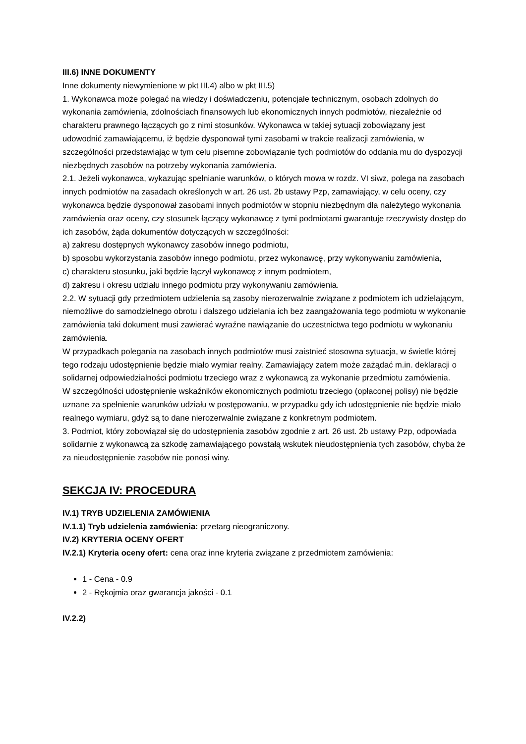III.6) INNE DOKUMENTY
Inne dokumenty niewymienione w pkt III.4) albo w pkt III.5)
1. Wykonawca może polegać na wiedzy i doświadczeniu, potencjale technicznym, osobach zdolnych do wykonania zamówienia, zdolnościach finansowych lub ekonomicznych innych podmiotów, niezależnie od charakteru prawnego łączących go z nimi stosunków. Wykonawca w takiej sytuacji zobowiązany jest udowodnić zamawiającemu, iż będzie dysponował tymi zasobami w trakcie realizacji zamówienia, w szczególności przedstawiając w tym celu pisemne zobowiązanie tych podmiotów do oddania mu do dyspozycji niezbędnych zasobów na potrzeby wykonania zamówienia.
2.1. Jeżeli wykonawca, wykazując spełnianie warunków, o których mowa w rozdz. VI siwz, polega na zasobach innych podmiotów na zasadach określonych w art. 26 ust. 2b ustawy Pzp, zamawiający, w celu oceny, czy wykonawca będzie dysponował zasobami innych podmiotów w stopniu niezbędnym dla należytego wykonania zamówienia oraz oceny, czy stosunek łączący wykonawcę z tymi podmiotami gwarantuje rzeczywisty dostęp do ich zasobów, żąda dokumentów dotyczących w szczególności:
a) zakresu dostępnych wykonawcy zasobów innego podmiotu,
b) sposobu wykorzystania zasobów innego podmiotu, przez wykonawcę, przy wykonywaniu zamówienia,
c) charakteru stosunku, jaki będzie łączył wykonawcę z innym podmiotem,
d) zakresu i okresu udziału innego podmiotu przy wykonywaniu zamówienia.
2.2. W sytuacji gdy przedmiotem udzielenia są zasoby nierozerwalnie związane z podmiotem ich udzielającym, niemożliwe do samodzielnego obrotu i dalszego udzielania ich bez zaangażowania tego podmiotu w wykonanie zamówienia taki dokument musi zawierać wyraźne nawiązanie do uczestnictwa tego podmiotu w wykonaniu zamówienia.
W przypadkach polegania na zasobach innych podmiotów musi zaistnieć stosowna sytuacja, w świetle której tego rodzaju udostępnienie będzie miało wymiar realny. Zamawiający zatem może zażądać m.in. deklaracji o solidarnej odpowiedzialności podmiotu trzeciego wraz z wykonawcą za wykonanie przedmiotu zamówienia.
W szczególności udostępnienie wskaźników ekonomicznych podmiotu trzeciego (opłaconej polisy) nie będzie uznane za spełnienie warunków udziału w postępowaniu, w przypadku gdy ich udostępnienie nie będzie miało realnego wymiaru, gdyż są to dane nierozerwalnie związane z konkretnym podmiotem.
3. Podmiot, który zobowiązał się do udostępnienia zasobów zgodnie z art. 26 ust. 2b ustawy Pzp, odpowiada solidarnie z wykonawcą za szkodę zamawiającego powstałą wskutek nieudostępnienia tych zasobów, chyba że za nieudostępnienie zasobów nie ponosi winy.
SEKCJA IV: PROCEDURA
IV.1) TRYB UDZIELENIA ZAMÓWIENIA
IV.1.1) Tryb udzielenia zamówienia: przetarg nieograniczony.
IV.2) KRYTERIA OCENY OFERT
IV.2.1) Kryteria oceny ofert: cena oraz inne kryteria związane z przedmiotem zamówienia:
1 - Cena - 0.9
2 - Rękojmia oraz gwarancja jakości - 0.1
IV.2.2)